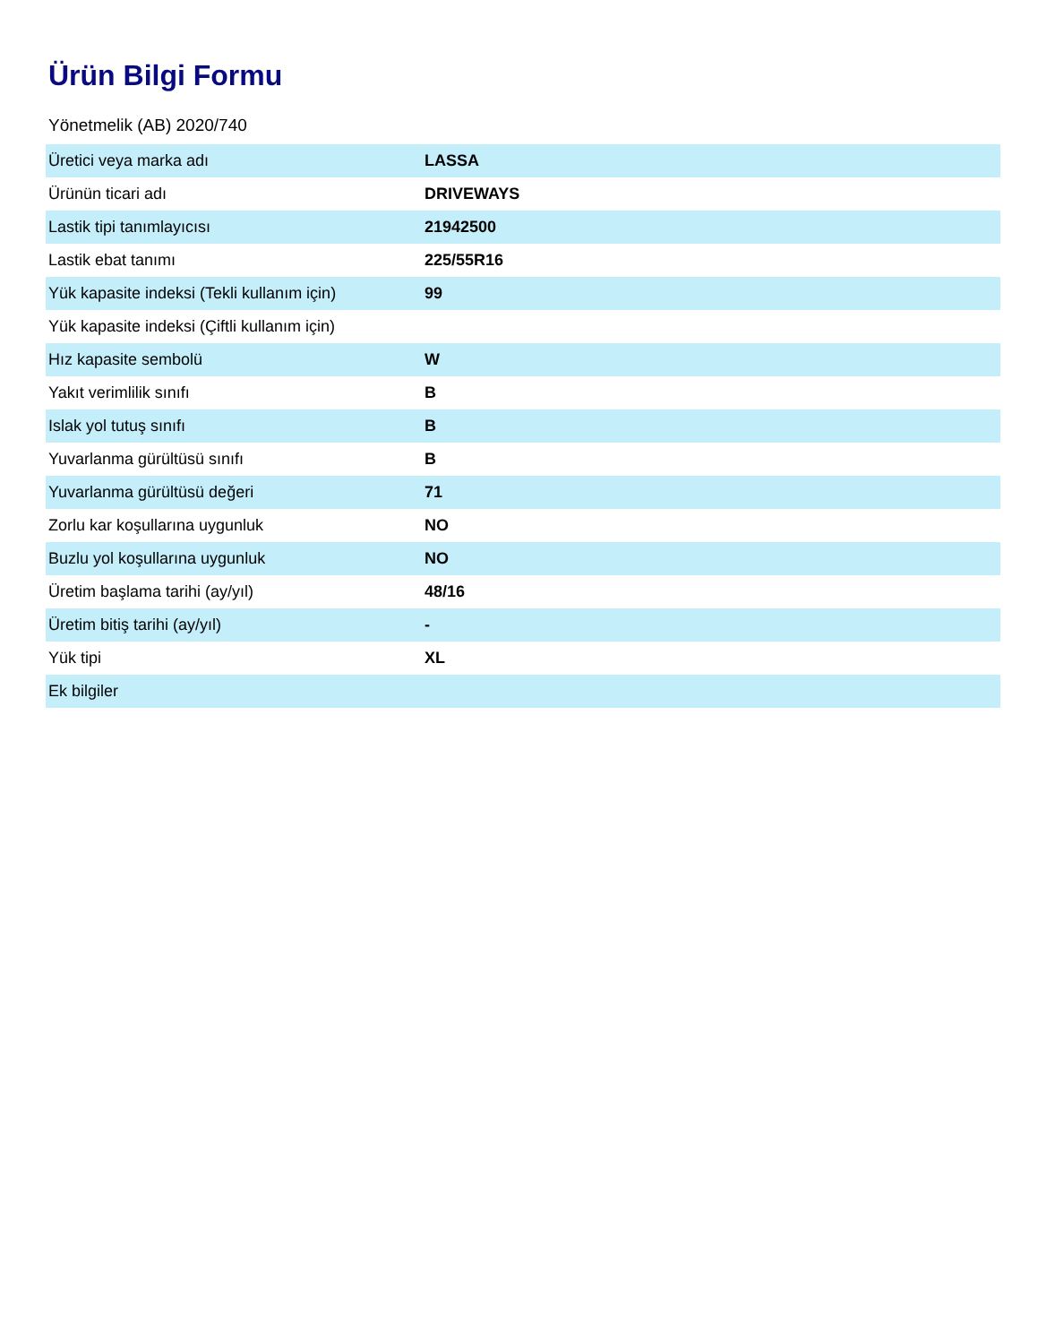Ürün Bilgi Formu
Yönetmelik (AB) 2020/740
| Üretici veya marka adı | LASSA |
| Ürünün ticari adı | DRIVEWAYS |
| Lastik tipi tanımlayıcısı | 21942500 |
| Lastik ebat tanımı | 225/55R16 |
| Yük kapasite indeksi (Tekli kullanım için) | 99 |
| Yük kapasite indeksi (Çiftli kullanım için) | |
| Hız kapasite sembolü | W |
| Yakıt verimlilik sınıfı | B |
| Islak yol tutuş sınıfı | B |
| Yuvarlanma gürültüsü sınıfı | B |
| Yuvarlanma gürültüsü değeri | 71 |
| Zorlu kar koşullarına uygunluk | NO |
| Buzlu yol koşullarına uygunluk | NO |
| Üretim başlama tarihi (ay/yıl) | 48/16 |
| Üretim bitiş tarihi (ay/yıl) | - |
| Yük tipi | XL |
| Ek bilgiler | |